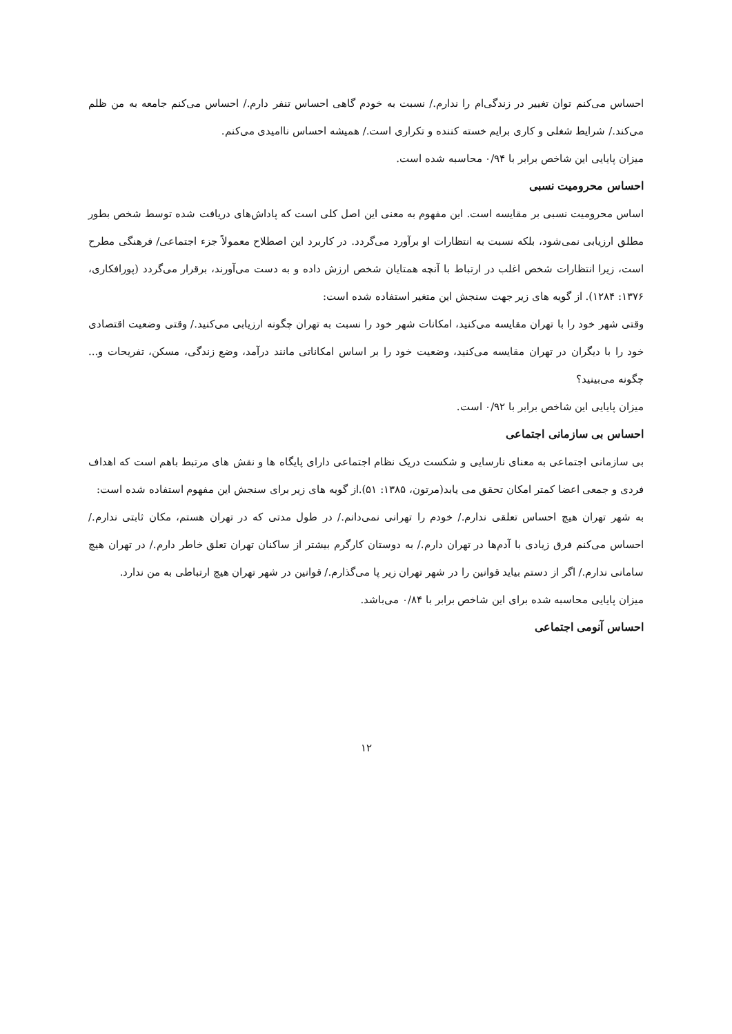احساس می‌کنم توان تغییر در زندگی‌ام را ندارم./ نسبت به خودم گاهی احساس تنفر دارم./ احساس می‌کنم جامعه به من ظلم می‌کند./ شرایط شغلی و کاری برایم خسته کننده و تکراری است./ همیشه احساس ناامیدی می‌کنم.
میزان پایایی این شاخص برابر با ۰/۹۴ محاسبه شده است.
احساس محرومیت نسبی
اساس محرومیت نسبی بر مقایسه است. این مفهوم به معنی این اصل کلی است که پاداش‌های دریافت شده توسط شخص بطور مطلق ارزیابی نمی‌شود، بلکه نسبت به انتظارات او برآورد می‌گردد. در کاربرد این اصطلاح معمولاً جزء اجتماعی/ فرهنگی مطرح است، زیرا انتظارات شخص اغلب در ارتباط با آنچه همتایان شخص ارزش داده و به دست می‌آورند، برقرار می‌گردد (پورافکاری، ۱۳۷۶: ۱۲۸۴). از گویه های زیر جهت سنجش این متغیر استفاده شده است:
وقتی شهر خود را با تهران مقایسه می‌کنید، امکانات شهر خود را نسبت به تهران چگونه ارزیابی می‌کنید./ وقتی وضعیت اقتصادی خود را با دیگران در تهران مقایسه می‌کنید، وضعیت خود را بر اساس امکاناتی مانند درآمد، وضع زندگی، مسکن، تفریحات و... چگونه می‌بینید؟
میزان پایایی این شاخص برابر با ۰/۹۲ است.
احساس بی سازمانی اجتماعی
بی سازمانی اجتماعی به معنای نارسایی و شکست دریک نظام اجتماعی دارای پایگاه ها و نقش های مرتبط باهم است که اهداف فردی و جمعی اعضا کمتر امکان تحقق می یابد(مرتون، ۱۳۸۵: ۵۱).از گویه های زیر برای سنجش این مفهوم استفاده شده است:
به شهر تهران هیچ احساس تعلقی ندارم./ خودم را تهرانی نمی‌دانم./ در طول مدتی که در تهران هستم، مکان ثابتی ندارم./ احساس می‌کنم فرق زیادی با آدم‌ها در تهران دارم./ به دوستان کارگرم بیشتر از ساکنان تهران تعلق خاطر دارم./ در تهران هیچ سامانی ندارم./ اگر از دستم بیاید قوانین را در شهر تهران زیر پا می‌گذارم./ قوانین در شهر تهران هیچ ارتباطی به من ندارد.
میزان پایایی محاسبه شده برای این شاخص برابر با ۰/۸۴ می‌باشد.
احساس آنومی اجتماعی
۱۲